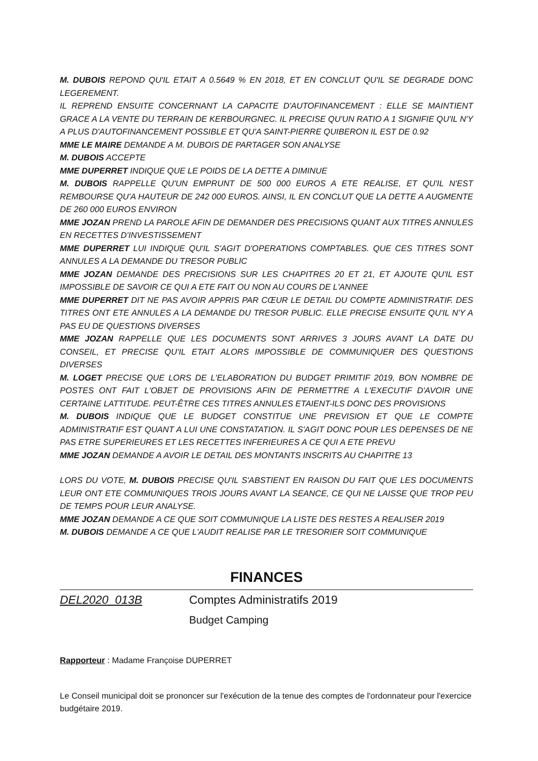M. DUBOIS REPOND QU'IL ETAIT A 0.5649 % EN 2018, ET EN CONCLUT QU'IL SE DEGRADE DONC LEGEREMENT.
IL REPREND ENSUITE CONCERNANT LA CAPACITE D'AUTOFINANCEMENT : ELLE SE MAINTIENT GRACE A LA VENTE DU TERRAIN DE KERBOURGNEC. IL PRECISE QU'UN RATIO A 1 SIGNIFIE QU'IL N'Y A PLUS D'AUTOFINANCEMENT POSSIBLE ET QU'A SAINT-PIERRE QUIBERON IL EST DE 0.92
MME LE MAIRE DEMANDE A M. DUBOIS DE PARTAGER SON ANALYSE
M. DUBOIS ACCEPTE
MME DUPERRET INDIQUE QUE LE POIDS DE LA DETTE A DIMINUE
M. DUBOIS RAPPELLE QU'UN EMPRUNT DE 500 000 EUROS A ETE REALISE, ET QU'IL N'EST REMBOURSE QU'A HAUTEUR DE 242 000 EUROS. AINSI, IL EN CONCLUT QUE LA DETTE A AUGMENTE DE 260 000 EUROS ENVIRON
MME JOZAN PREND LA PAROLE AFIN DE DEMANDER DES PRECISIONS QUANT AUX TITRES ANNULES EN RECETTES D'INVESTISSEMENT
MME DUPERRET LUI INDIQUE QU'IL S'AGIT D'OPERATIONS COMPTABLES. QUE CES TITRES SONT ANNULES A LA DEMANDE DU TRESOR PUBLIC
MME JOZAN DEMANDE DES PRECISIONS SUR LES CHAPITRES 20 ET 21, ET AJOUTE QU'IL EST IMPOSSIBLE DE SAVOIR CE QUI A ETE FAIT OU NON AU COURS DE L'ANNEE
MME DUPERRET DIT NE PAS AVOIR APPRIS PAR CŒUR LE DETAIL DU COMPTE ADMINISTRATIF. DES TITRES ONT ETE ANNULES A LA DEMANDE DU TRESOR PUBLIC. ELLE PRECISE ENSUITE QU'IL N'Y A PAS EU DE QUESTIONS DIVERSES
MME JOZAN RAPPELLE QUE LES DOCUMENTS SONT ARRIVES 3 JOURS AVANT LA DATE DU CONSEIL, ET PRECISE QU'IL ETAIT ALORS IMPOSSIBLE DE COMMUNIQUER DES QUESTIONS DIVERSES
M. LOGET PRECISE QUE LORS DE L'ELABORATION DU BUDGET PRIMITIF 2019, BON NOMBRE DE POSTES ONT FAIT L'OBJET DE PROVISIONS AFIN DE PERMETTRE A L'EXECUTIF D'AVOIR UNE CERTAINE LATTITUDE. PEUT-ÊTRE CES TITRES ANNULES ETAIENT-ILS DONC DES PROVISIONS
M. DUBOIS INDIQUE QUE LE BUDGET CONSTITUE UNE PREVISION ET QUE LE COMPTE ADMINISTRATIF EST QUANT A LUI UNE CONSTATATION. IL S'AGIT DONC POUR LES DEPENSES DE NE PAS ETRE SUPERIEURES ET LES RECETTES INFERIEURES A CE QUI A ETE PREVU
MME JOZAN DEMANDE A AVOIR LE DETAIL DES MONTANTS INSCRITS AU CHAPITRE 13
LORS DU VOTE, M. DUBOIS PRECISE QU'IL S'ABSTIENT EN RAISON DU FAIT QUE LES DOCUMENTS LEUR ONT ETE COMMUNIQUES TROIS JOURS AVANT LA SEANCE, CE QUI NE LAISSE QUE TROP PEU DE TEMPS POUR LEUR ANALYSE.
MME JOZAN DEMANDE A CE QUE SOIT COMMUNIQUE LA LISTE DES RESTES A REALISER 2019
M. DUBOIS DEMANDE A CE QUE L'AUDIT REALISE PAR LE TRESORIER SOIT COMMUNIQUE
FINANCES
DEL2020_013B Comptes Administratifs 2019
Budget Camping
Rapporteur : Madame Françoise DUPERRET
Le Conseil municipal doit se prononcer sur l'exécution de la tenue des comptes de l'ordonnateur pour l'exercice budgétaire 2019.